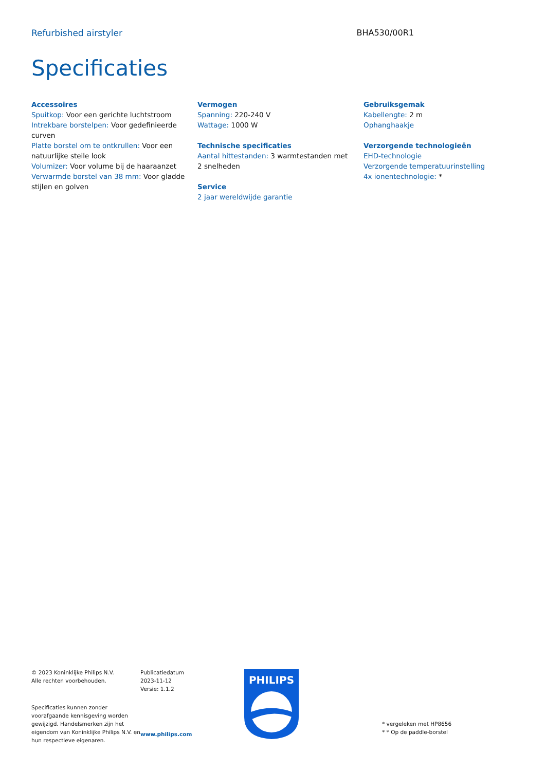Refurbished airstyler BHA530/00R1
Specificaties
Accessoires
Spuitkop: Voor een gerichte luchtstroom
Intrekbare borstelpen: Voor gedefinieerde curven
Platte borstel om te ontkrullen: Voor een natuurlijke steile look
Volumizer: Voor volume bij de haaraanzet
Verwarmde borstel van 38 mm: Voor gladde stijlen en golven
Vermogen
Spanning: 220-240 V
Wattage: 1000 W
Technische specificaties
Aantal hittestanden: 3 warmtestanden met 2 snelheden
Service
2 jaar wereldwijde garantie
Gebruiksgemak
Kabellengte: 2 m
Ophanghaakje
Verzorgende technologieën
EHD-technologie
Verzorgende temperatuurinstelling
4x ionentechnologie: *
© 2023 Koninklijke Philips N.V.
Alle rechten voorbehouden.
Specificaties kunnen zonder voorafgaande kennisgeving worden gewijzigd. Handelsmerken zijn het eigendom van Koninklijke Philips N.V. en hun respectieve eigenaren.
Publicatiedatum
2023-11-12
Versie: 1.1.2
www.philips.com
PHILIPS
* vergeleken met HP8656
* * Op de paddle-borstel